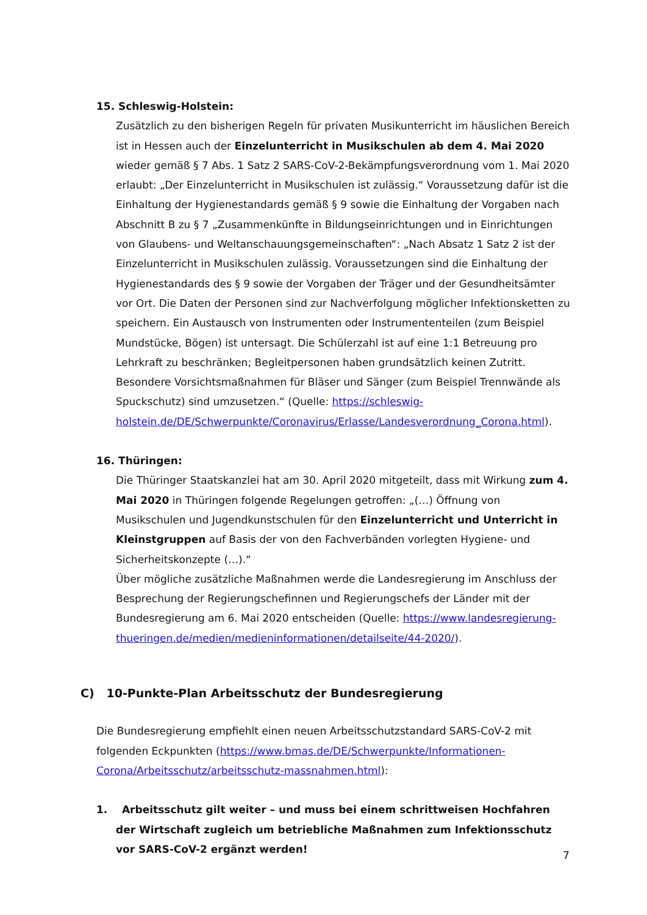15. Schleswig-Holstein:
Zusätzlich zu den bisherigen Regeln für privaten Musikunterricht im häuslichen Bereich ist in Hessen auch der Einzelunterricht in Musikschulen ab dem 4. Mai 2020 wieder gemäß § 7 Abs. 1 Satz 2 SARS-CoV-2-Bekämpfungsverordnung vom 1. Mai 2020 erlaubt: „Der Einzelunterricht in Musikschulen ist zulässig.“ Voraussetzung dafür ist die Einhaltung der Hygienestandards gemäß § 9 sowie die Einhaltung der Vorgaben nach Abschnitt B zu § 7 „Zusammenkünfte in Bildungseinrichtungen und in Einrichtungen von Glaubens- und Weltanschauungsgemeinschaften“: „Nach Absatz 1 Satz 2 ist der Einzelunterricht in Musikschulen zulässig. Voraussetzungen sind die Einhaltung der Hygienestandards des § 9 sowie der Vorgaben der Träger und der Gesundheitsämter vor Ort. Die Daten der Personen sind zur Nachverfolgung möglicher Infektionsketten zu speichern. Ein Austausch von Instrumenten oder Instrumententeilen (zum Beispiel Mundstücke, Bögen) ist untersagt. Die Schülerzahl ist auf eine 1:1 Betreuung pro Lehrkraft zu beschränken; Begleitpersonen haben grundsätzlich keinen Zutritt. Besondere Vorsichtsmaßnahmen für Bläser und Sänger (zum Beispiel Trennwände als Spuckschutz) sind umzusetzen.“ (Quelle: https://schleswig-
holstein.de/DE/Schwerpunkte/Coronavirus/Erlasse/Landesverordnung_Corona.html).
16. Thüringen:
Die Thüringer Staatskanzlei hat am 30. April 2020 mitgeteilt, dass mit Wirkung zum 4. Mai 2020 in Thüringen folgende Regelungen getroffen: „(…) Öffnung von Musikschulen und Jugendkunstschulen für den Einzelunterricht und Unterricht in Kleinstgruppen auf Basis der von den Fachverbänden vorlegten Hygiene- und Sicherheitskonzepte (…).“
Über mögliche zusätzliche Maßnahmen werde die Landesregierung im Anschluss der Besprechung der Regierungschefinnen und Regierungschefs der Länder mit der Bundesregierung am 6. Mai 2020 entscheiden (Quelle: https://www.landesregierung-thueringen.de/medien/medieninformationen/detailseite/44-2020/).
C) 10-Punkte-Plan Arbeitsschutz der Bundesregierung
Die Bundesregierung empfiehlt einen neuen Arbeitsschutzstandard SARS-CoV-2 mit folgenden Eckpunkten (https://www.bmas.de/DE/Schwerpunkte/Informationen-Corona/Arbeitsschutz/arbeitsschutz-massnahmen.html):
1. Arbeitsschutz gilt weiter – und muss bei einem schrittweisen Hochfahren der Wirtschaft zugleich um betriebliche Maßnahmen zum Infektionsschutz vor SARS-CoV-2 ergänzt werden!
7